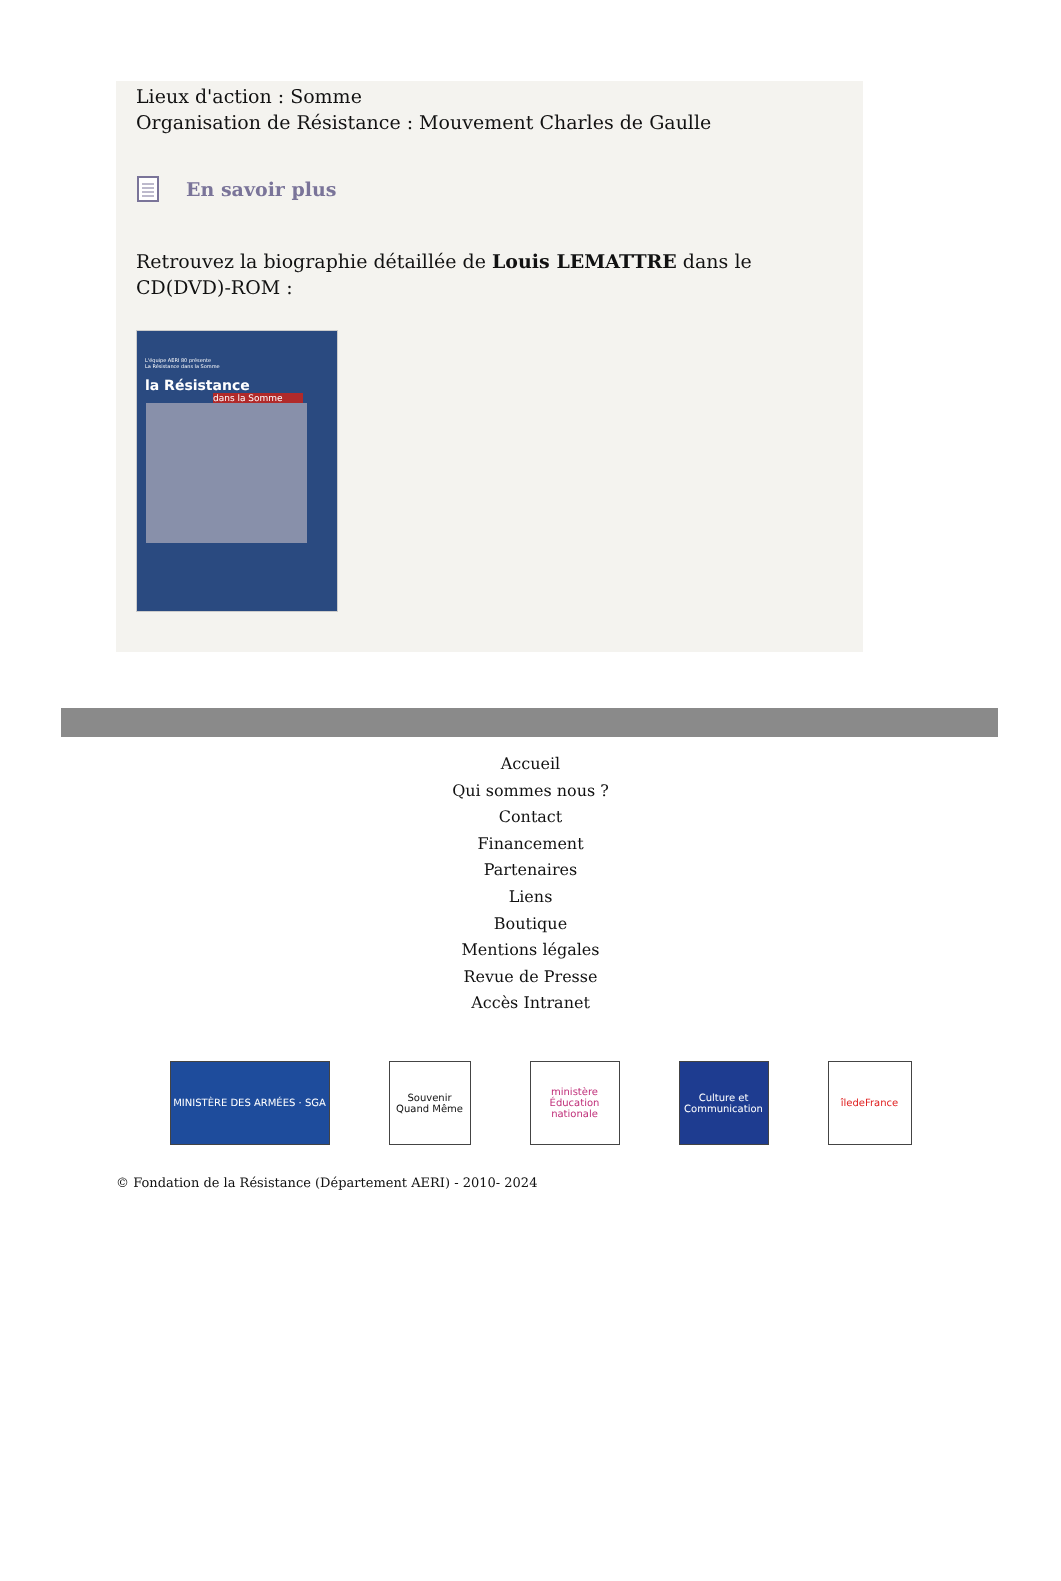Lieux d'action : Somme
Organisation de Résistance : Mouvement Charles de Gaulle
En savoir plus
Retrouvez la biographie détaillée de Louis LEMATTRE dans le CD(DVD)-ROM :
L'équipe AERI 80 présente
La Résistance dans la Somme
la Résistance
dans la Somme
Accueil
Qui sommes nous ?
Contact
Financement
Partenaires
Liens
Boutique
Mentions légales
Revue de Presse
Accès Intranet
MINISTÈRE DES ARMÉES · SGA Souvenir Quand Même
ministère Éducation nationale
Culture et Communication
îledeFrance
© Fondation de la Résistance (Département AERI) - 2010- 2024